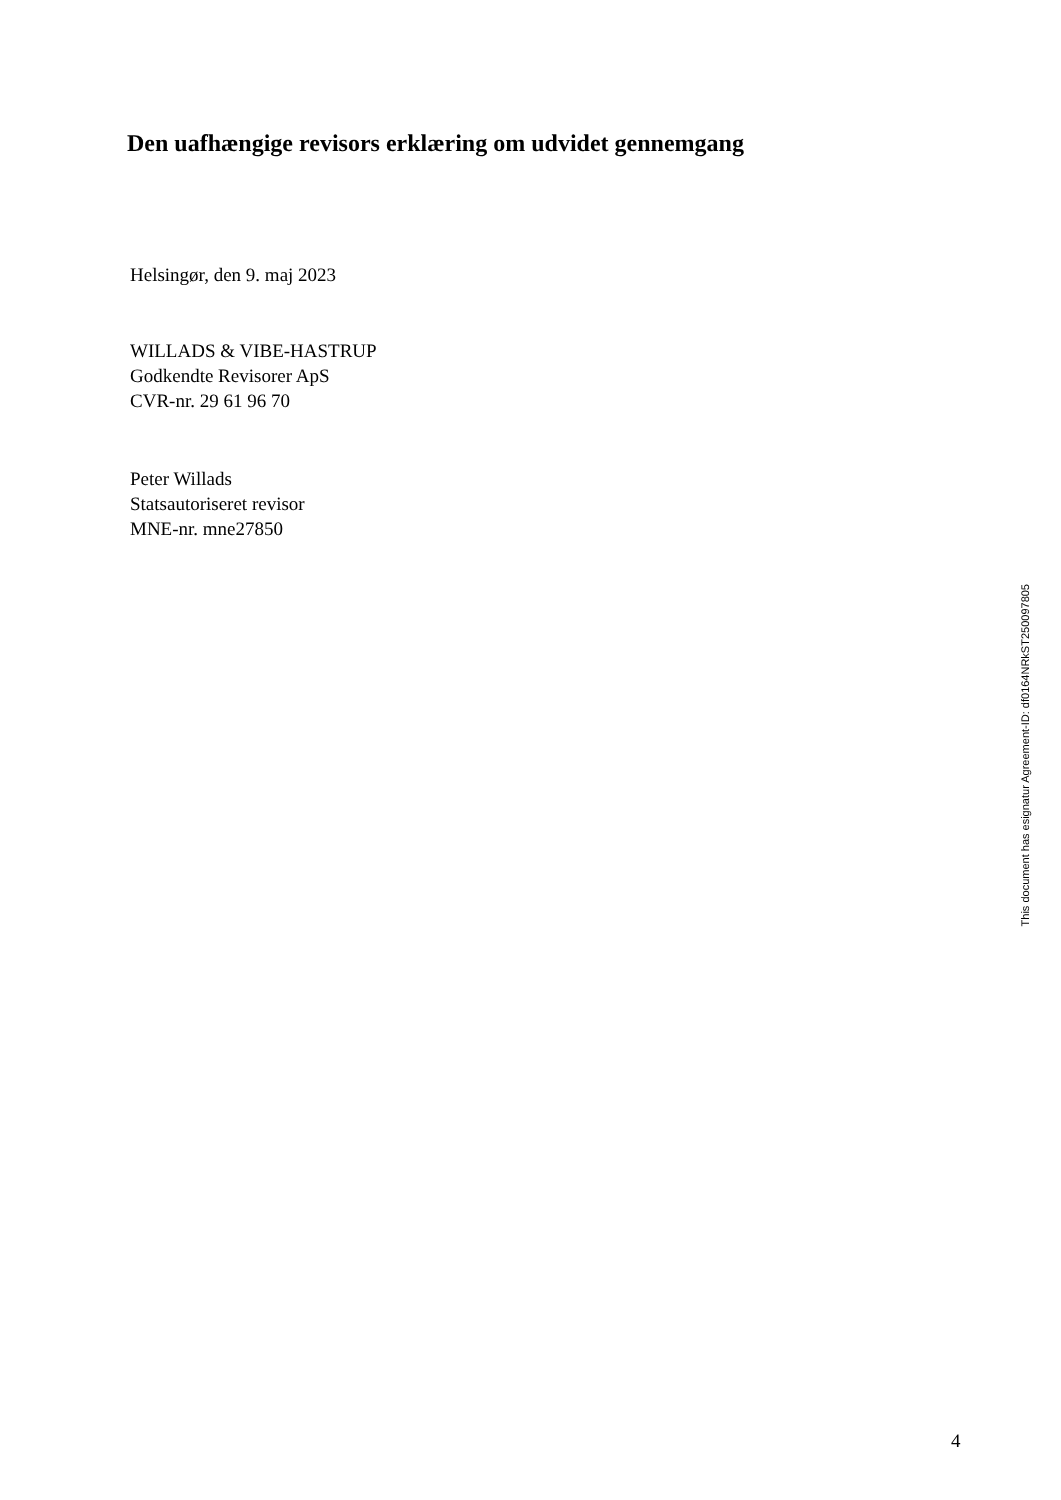Den uafhængige revisors erklæring om udvidet gennemgang
Helsingør, den 9. maj 2023
WILLADS & VIBE-HASTRUP
Godkendte Revisorer ApS
CVR-nr. 29 61 96 70
Peter Willads
Statsautoriseret revisor
MNE-nr. mne27850
This document has esignatur Agreement-ID: df0164NRkST250097805
4